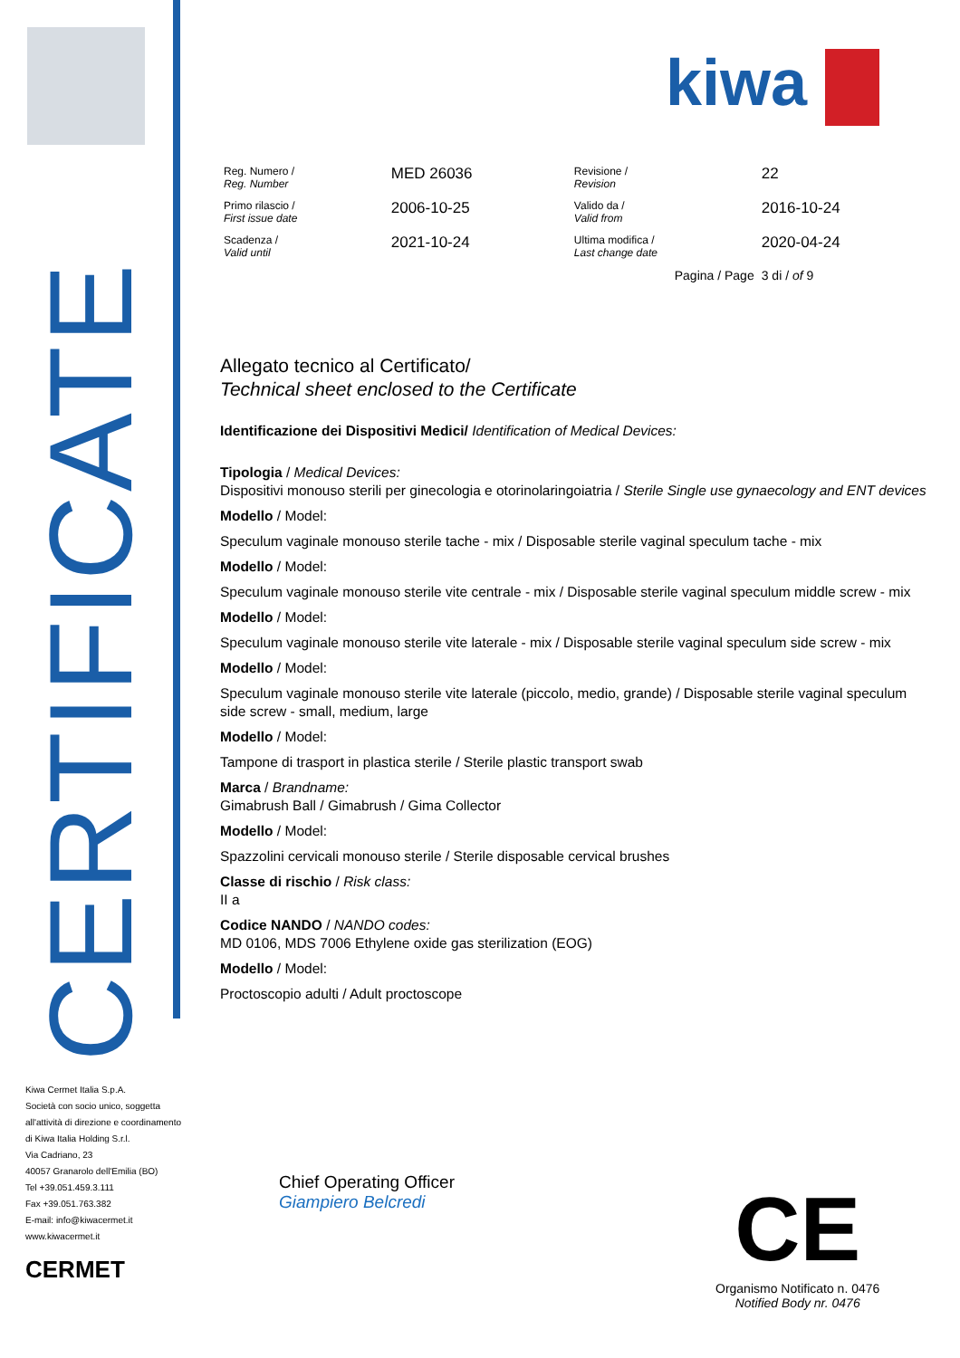CERTIFICATE
kiwa
| Reg. Numero / Reg. Number | MED 26036 | Revisione / Revision | 22 |
| Primo rilascio / First issue date | 2006-10-25 | Valido da / Valid from | 2016-10-24 |
| Scadenza / Valid until | 2021-10-24 | Ultima modifica / Last change date | 2020-04-24 |
| | | Pagina / Page | 3 di / of 9 |
Allegato tecnico al Certificato/
Technical sheet enclosed to the Certificate
Identificazione dei Dispositivi Medici/ Identification of Medical Devices:
Tipologia / Medical Devices:
Dispositivi monouso sterili per ginecologia e otorinolaringoiatria / Sterile Single use gynaecology and ENT devices
Modello / Model:
Speculum vaginale monouso sterile tache - mix / Disposable sterile vaginal speculum tache - mix
Modello / Model:
Speculum vaginale monouso sterile vite centrale - mix / Disposable sterile vaginal speculum middle screw - mix
Modello / Model:
Speculum vaginale monouso sterile vite laterale - mix / Disposable sterile vaginal speculum side screw - mix
Modello / Model:
Speculum vaginale monouso sterile vite laterale (piccolo, medio, grande) / Disposable sterile vaginal speculum side screw - small, medium, large
Modello / Model:
Tampone di trasport in plastica sterile / Sterile plastic transport swab
Marca / Brandname:
Gimabrush Ball / Gimabrush / Gima Collector
Modello / Model:
Spazzolini cervicali monouso sterile / Sterile disposable cervical brushes
Classe di rischio / Risk class:
II a
Codice NANDO / NANDO codes:
MD 0106, MDS 7006 Ethylene oxide gas sterilization (EOG)
Modello / Model:
Proctoscopio adulti / Adult proctoscope
Kiwa Cermet Italia S.p.A.
Società con socio unico, soggetta
all'attività di direzione e coordinamento
di Kiwa Italia Holding S.r.l.
Via Cadriano, 23
40057 Granarolo dell'Emilia (BO)
Tel +39.051.459.3.111
Fax +39.051.763.382
E-mail: info@kiwacermet.it
www.kiwacermet.it
CERMET
Chief Operating Officer
Giampiero Belcredi
CE
Organismo Notificato n. 0476
Notified Body nr. 0476